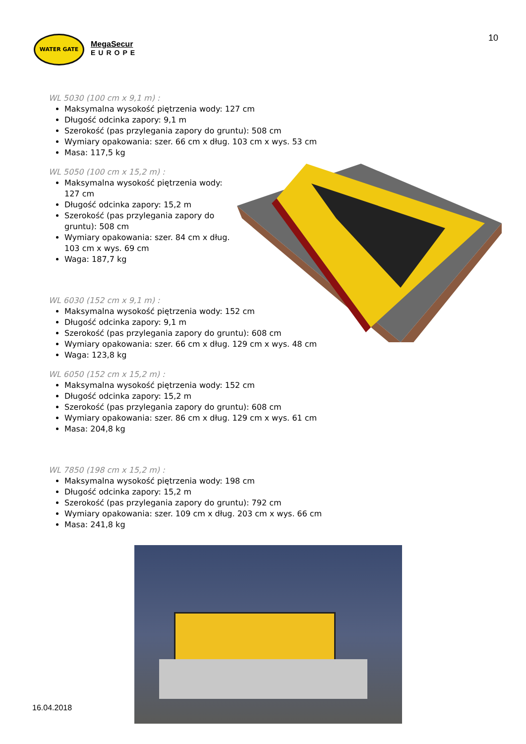WATER GATE
MegaSecur
EUROPE
10
WL 5030 (100 cm x 9,1 m) :
Maksymalna wysokość piętrzenia wody: 127 cm
Długość odcinka zapory: 9,1 m
Szerokość (pas przylegania zapory do gruntu): 508 cm
Wymiary opakowania: szer. 66 cm x dług. 103 cm x wys. 53 cm
Masa: 117,5 kg
WL 5050 (100 cm x 15,2 m) :
Maksymalna wysokość piętrzenia wody: 127 cm
Długość odcinka zapory: 15,2 m
Szerokość (pas przylegania zapory do gruntu): 508 cm
Wymiary opakowania: szer. 84 cm x dług. 103 cm x wys. 69 cm
Waga: 187,7 kg
WL 6030 (152 cm x 9,1 m) :
Maksymalna wysokość piętrzenia wody: 152 cm
Długość odcinka zapory: 9,1 m
Szerokość (pas przylegania zapory do gruntu): 608 cm
Wymiary opakowania: szer. 66 cm x dług. 129 cm x wys. 48 cm
Waga: 123,8 kg
WL 6050 (152 cm x 15,2 m) :
Maksymalna wysokość piętrzenia wody: 152 cm
Długość odcinka zapory: 15,2 m
Szerokość (pas przylegania zapory do gruntu): 608 cm
Wymiary opakowania: szer. 86 cm x dług. 129 cm x wys. 61 cm
Masa: 204,8 kg
WL 7850 (198 cm x 15,2 m) :
Maksymalna wysokość piętrzenia wody: 198 cm
Długość odcinka zapory: 15,2 m
Szerokość (pas przylegania zapory do gruntu): 792 cm
Wymiary opakowania: szer. 109 cm x dług. 203 cm x wys. 66 cm
Masa: 241,8 kg
16.04.2018